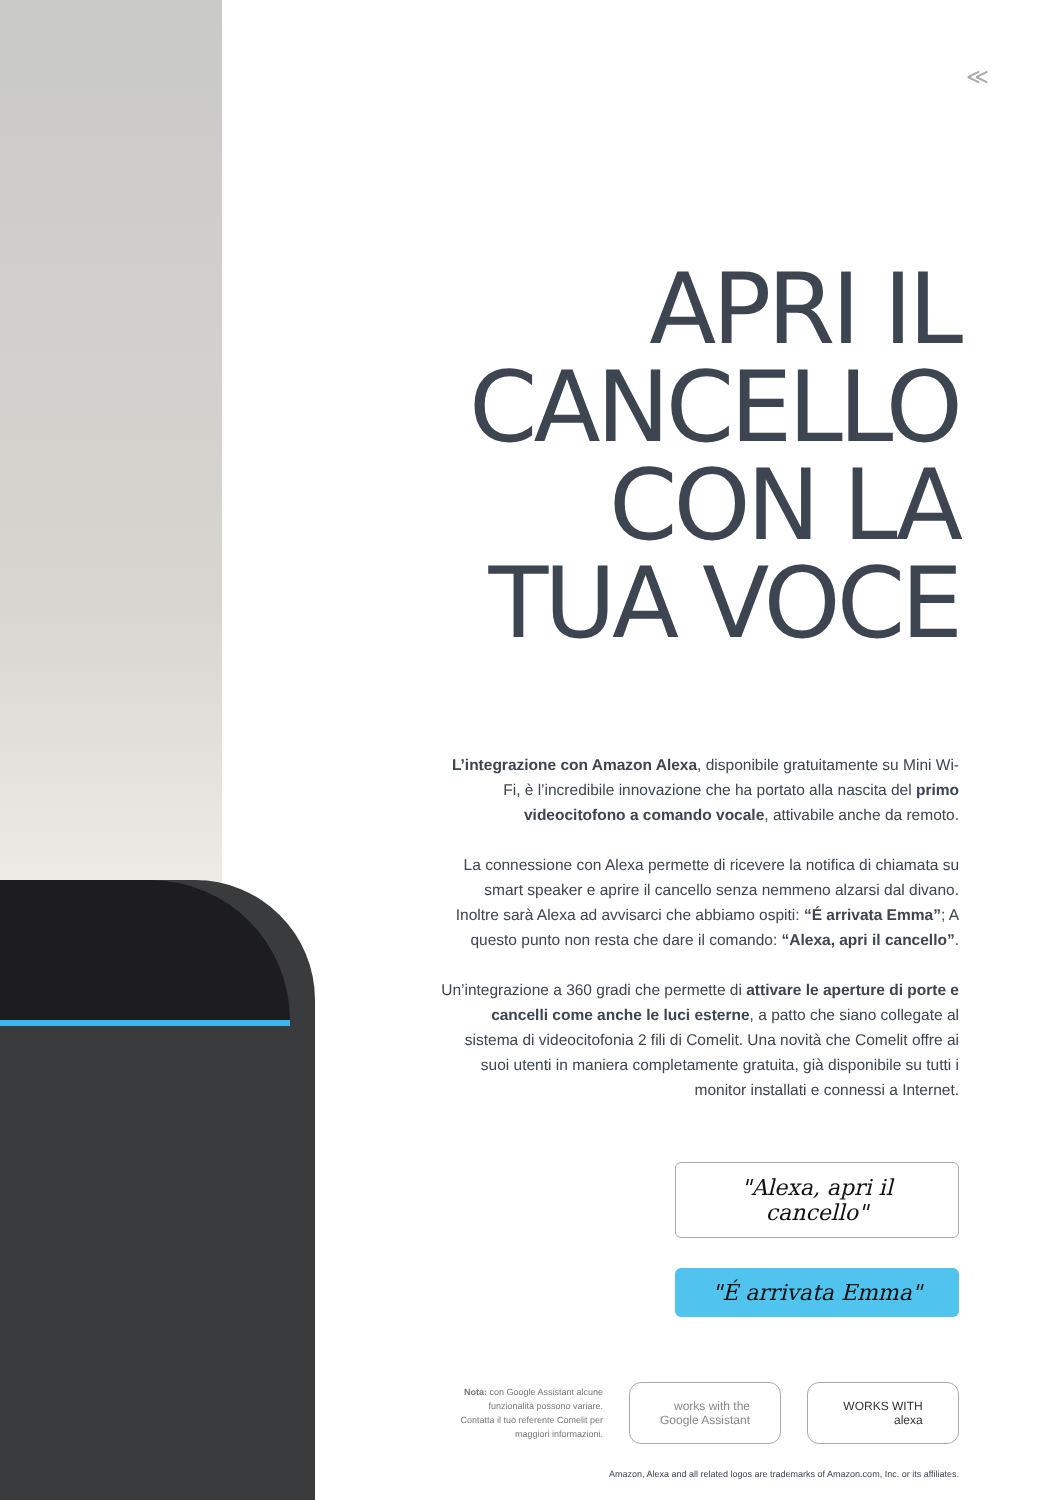≪
APRI IL
CANCELLO
CON LA
TUA VOCE
L’integrazione con Amazon Alexa, disponibile gratuitamente su Mini Wi-Fi, è l’incredibile innovazione che ha portato alla nascita del primo videocitofono a comando vocale, attivabile anche da remoto.
La connessione con Alexa permette di ricevere la notifica di chiamata su smart speaker e aprire il cancello senza nemmeno alzarsi dal divano. Inoltre sarà Alexa ad avvisarci che abbiamo ospiti: “É arrivata Emma”; A questo punto non resta che dare il comando: “Alexa, apri il cancello”.
Un’integrazione a 360 gradi che permette di attivare le aperture di porte e cancelli come anche le luci esterne, a patto che siano collegate al sistema di videocitofonia 2 fili di Comelit. Una novità che Comelit offre ai suoi utenti in maniera completamente gratuita, già disponibile su tutti i monitor installati e connessi a Internet.
"Alexa, apri il cancello"
"É arrivata Emma"
Nota: con Google Assistant alcune
funzionalità possono variare.
Contatta il tuo referente Comelit per
maggiori informazioni.
works with the
Google Assistant
WORKS WITH
alexa
Amazon, Alexa and all related logos are trademarks of Amazon.com, Inc. or its affiliates.